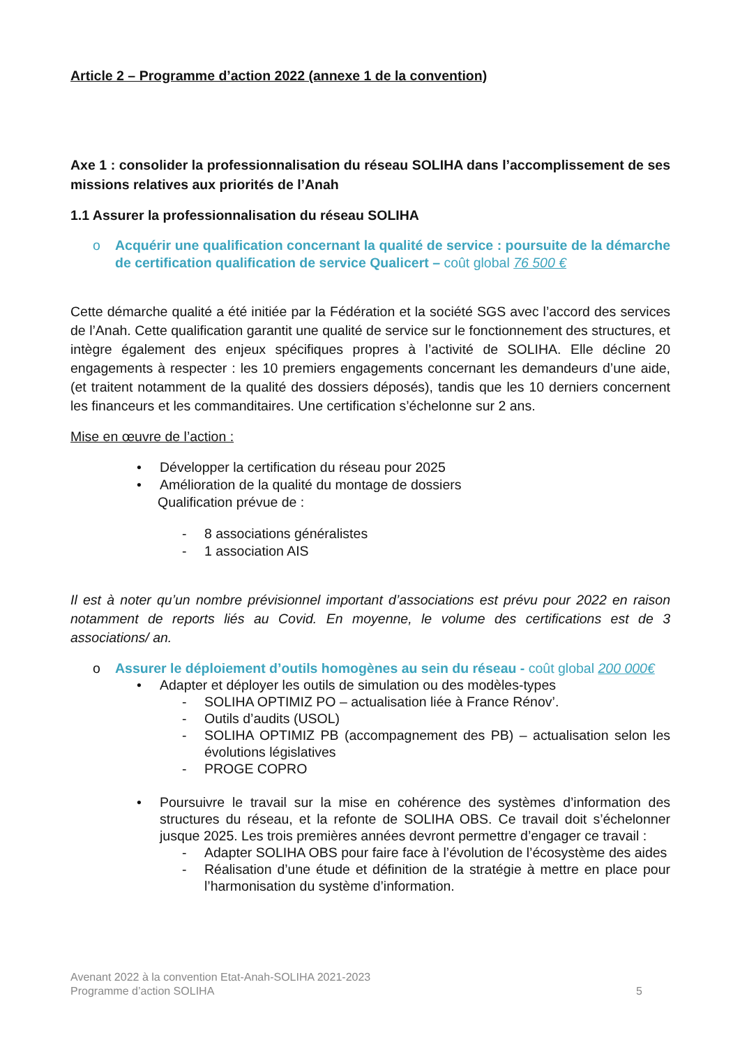Article 2 – Programme d’action 2022 (annexe 1 de la convention)
Axe 1 : consolider la professionnalisation du réseau SOLIHA dans l’accomplissement de ses missions relatives aux priorités de l’Anah
1.1 Assurer la professionnalisation du réseau SOLIHA
o Acquérir une qualification concernant la qualité de service : poursuite de la démarche de certification qualification de service Qualicert – coût global 76 500 €
Cette démarche qualité a été initiée par la Fédération et la société SGS avec l’accord des services de l’Anah. Cette qualification garantit une qualité de service sur le fonctionnement des structures, et intègre également des enjeux spécifiques propres à l’activité de SOLIHA. Elle décline 20 engagements à respecter : les 10 premiers engagements concernant les demandeurs d’une aide, (et traitent notamment de la qualité des dossiers déposés), tandis que les 10 derniers concernent les financeurs et les commanditaires. Une certification s’échelonne sur 2 ans.
Mise en œuvre de l’action :
• Développer la certification du réseau pour 2025
• Amélioration de la qualité du montage de dossiers
Qualification prévue de :
- 8 associations généralistes
- 1 association AIS
Il est à noter qu’un nombre prévisionnel important d’associations est prévu pour 2022 en raison notamment de reports liés au Covid. En moyenne, le volume des certifications est de 3 associations/ an.
o Assurer le déploiement d’outils homogènes au sein du réseau - coût global 200 000€
• Adapter et déployer les outils de simulation ou des modèles-types
- SOLIHA OPTIMIZ PO – actualisation liée à France Rénov’.
- Outils d’audits (USOL)
- SOLIHA OPTIMIZ PB (accompagnement des PB) – actualisation selon les évolutions législatives
- PROGE COPRO
• Poursuivre le travail sur la mise en cohérence des systèmes d’information des structures du réseau, et la refonte de SOLIHA OBS. Ce travail doit s’échelonner jusque 2025. Les trois premières années devront permettre d’engager ce travail :
- Adapter SOLIHA OBS pour faire face à l’évolution de l’écosystème des aides
- Réalisation d’une étude et définition de la stratégie à mettre en place pour l’harmonisation du système d’information.
Avenant 2022 à la convention Etat-Anah-SOLIHA 2021-2023
Programme d’action SOLIHA 5